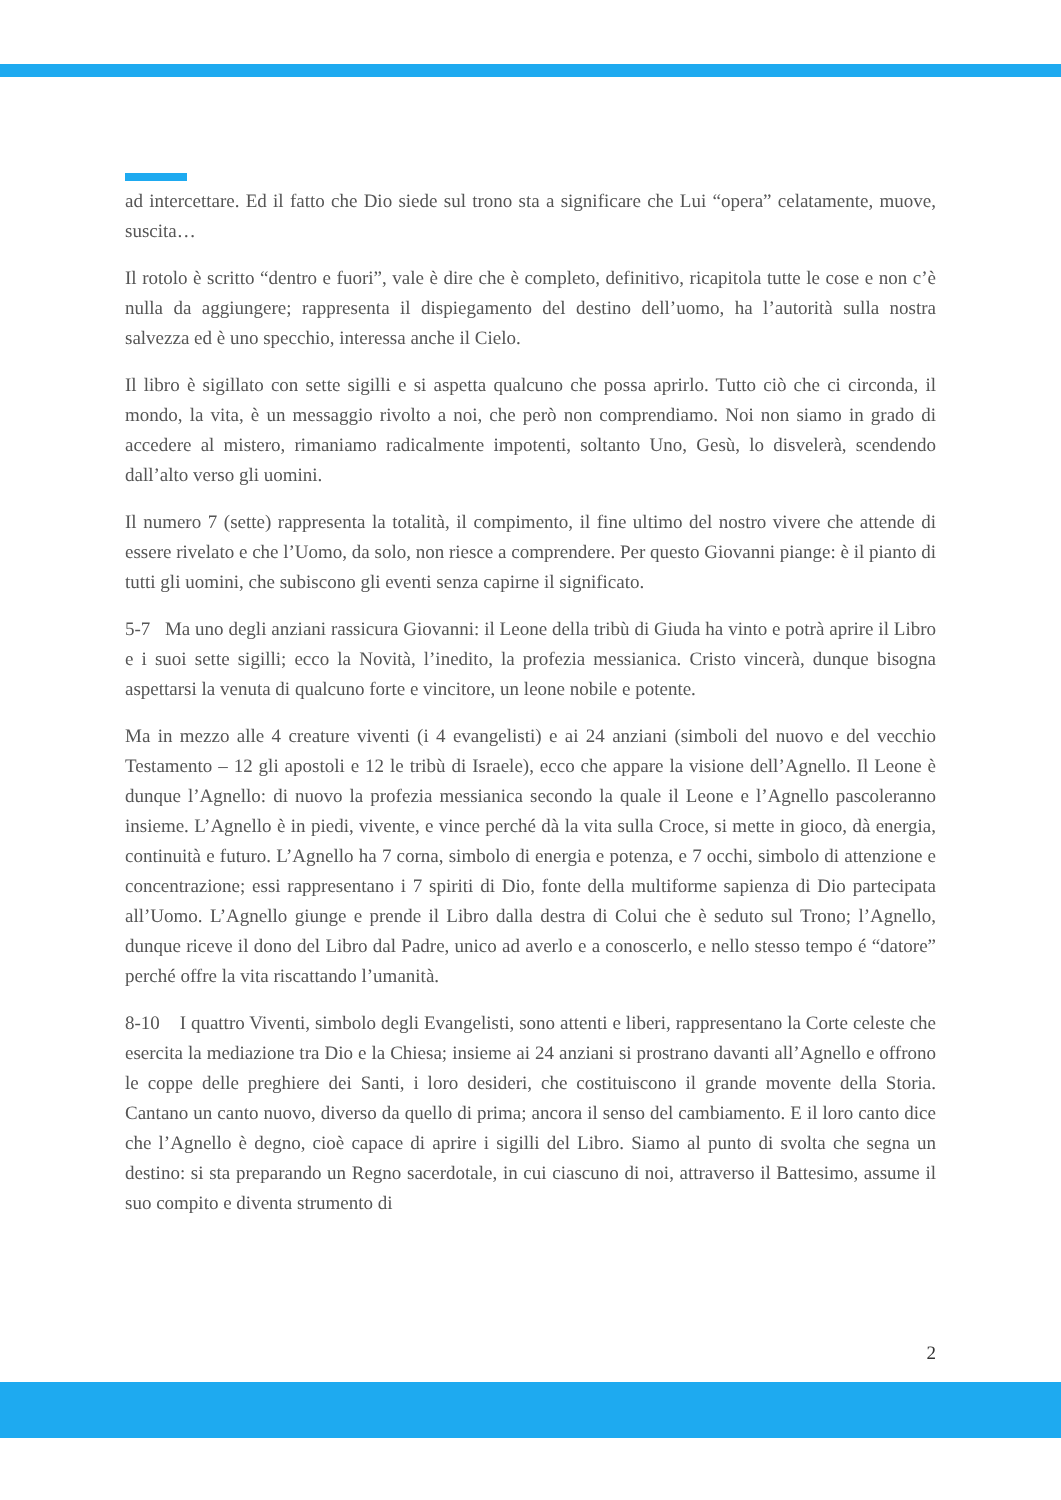ad intercettare. Ed il fatto che Dio siede sul trono sta a significare che Lui “opera” celatamente, muove, suscita…
Il rotolo è scritto “dentro e fuori”, vale è dire che è completo, definitivo, ricapitola tutte le cose e non c’è nulla da aggiungere; rappresenta il dispiegamento del destino dell’uomo, ha l’autorità sulla nostra salvezza ed è uno specchio, interessa anche il Cielo.
Il libro è sigillato con sette sigilli e si aspetta qualcuno che possa aprirlo. Tutto ciò che ci circonda, il mondo, la vita, è un messaggio rivolto a noi, che però non comprendiamo. Noi non siamo in grado di accedere al mistero, rimaniamo radicalmente impotenti, soltanto Uno, Gesù, lo disvelerà, scendendo dall’alto verso gli uomini.
Il numero 7 (sette) rappresenta la totalità, il compimento, il fine ultimo del nostro vivere che attende di essere rivelato e che l’Uomo, da solo, non riesce a comprendere. Per questo Giovanni piange: è il pianto di tutti gli uomini, che subiscono gli eventi senza capirne il significato.
5-7 Ma uno degli anziani rassicura Giovanni: il Leone della tribù di Giuda ha vinto e potrà aprire il Libro e i suoi sette sigilli; ecco la Novità, l’inedito, la profezia messianica. Cristo vincerà, dunque bisogna aspettarsi la venuta di qualcuno forte e vincitore, un leone nobile e potente.
Ma in mezzo alle 4 creature viventi (i 4 evangelisti) e ai 24 anziani (simboli del nuovo e del vecchio Testamento – 12 gli apostoli e 12 le tribù di Israele), ecco che appare la visione dell’Agnello. Il Leone è dunque l’Agnello: di nuovo la profezia messianica secondo la quale il Leone e l’Agnello pascoleranno insieme. L’Agnello è in piedi, vivente, e vince perché dà la vita sulla Croce, si mette in gioco, dà energia, continuità e futuro. L’Agnello ha 7 corna, simbolo di energia e potenza, e 7 occhi, simbolo di attenzione e concentrazione; essi rappresentano i 7 spiriti di Dio, fonte della multiforme sapienza di Dio partecipata all’Uomo. L’Agnello giunge e prende il Libro dalla destra di Colui che è seduto sul Trono; l’Agnello, dunque riceve il dono del Libro dal Padre, unico ad averlo e a conoscerlo, e nello stesso tempo é “datore” perché offre la vita riscattando l’umanità.
8-10 I quattro Viventi, simbolo degli Evangelisti, sono attenti e liberi, rappresentano la Corte celeste che esercita la mediazione tra Dio e la Chiesa; insieme ai 24 anziani si prostrano davanti all’Agnello e offrono le coppe delle preghiere dei Santi, i loro desideri, che costituiscono il grande movente della Storia. Cantano un canto nuovo, diverso da quello di prima; ancora il senso del cambiamento. E il loro canto dice che l’Agnello è degno, cioè capace di aprire i sigilli del Libro. Siamo al punto di svolta che segna un destino: si sta preparando un Regno sacerdotale, in cui ciascuno di noi, attraverso il Battesimo, assume il suo compito e diventa strumento di
2